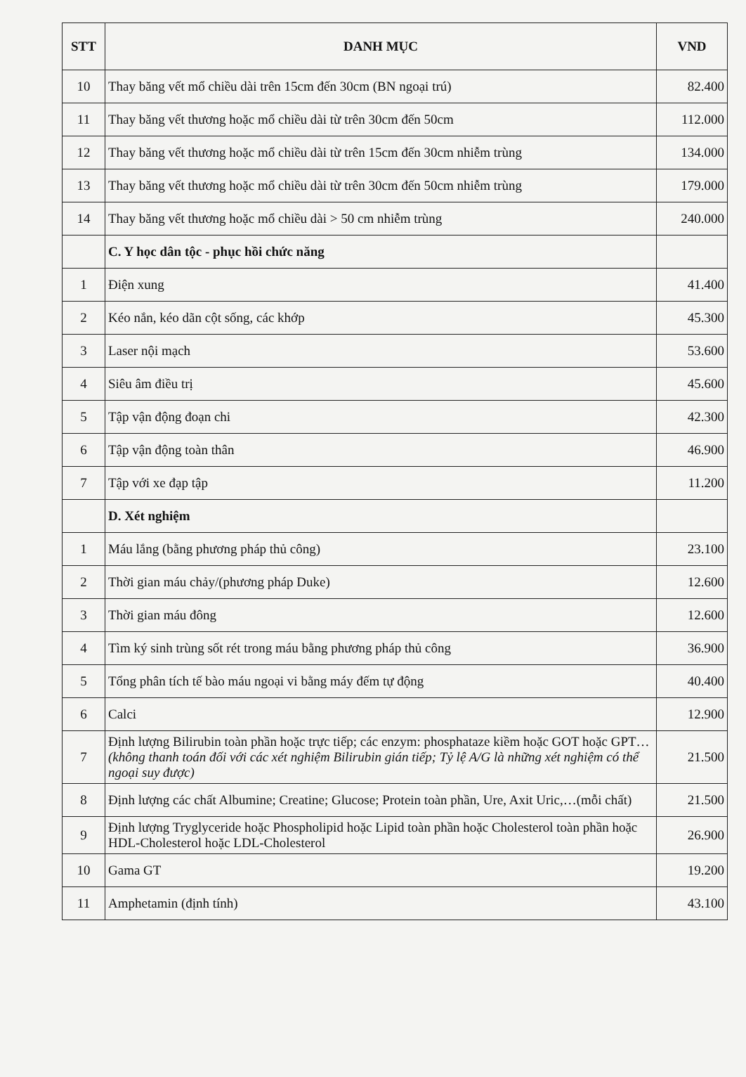| STT | DANH MỤC | VND |
| --- | --- | --- |
| 10 | Thay băng vết mổ chiều dài trên 15cm đến 30cm (BN ngoại trú) | 82.400 |
| 11 | Thay băng vết thương hoặc mổ chiều dài từ trên 30cm đến 50cm | 112.000 |
| 12 | Thay băng vết thương hoặc mổ chiều dài từ trên 15cm đến 30cm nhiễm trùng | 134.000 |
| 13 | Thay băng vết thương hoặc mổ chiều dài từ trên 30cm đến 50cm nhiễm trùng | 179.000 |
| 14 | Thay băng vết thương hoặc mổ chiều dài > 50 cm nhiễm trùng | 240.000 |
| | C. Y học dân tộc - phục hồi chức năng | |
| 1 | Điện xung | 41.400 |
| 2 | Kéo nắn, kéo dãn cột sống, các khớp | 45.300 |
| 3 | Laser nội mạch | 53.600 |
| 4 | Siêu âm điều trị | 45.600 |
| 5 | Tập vận động đoạn chi | 42.300 |
| 6 | Tập vận động toàn thân | 46.900 |
| 7 | Tập với xe đạp tập | 11.200 |
| | D. Xét nghiệm | |
| 1 | Máu lắng (bằng phương pháp thủ công) | 23.100 |
| 2 | Thời gian máu chảy/(phương pháp Duke) | 12.600 |
| 3 | Thời gian máu đông | 12.600 |
| 4 | Tìm ký sinh trùng sốt rét trong máu bằng phương pháp thủ công | 36.900 |
| 5 | Tổng phân tích tế bào máu ngoại vi bằng máy đếm tự động | 40.400 |
| 6 | Calci | 12.900 |
| 7 | Định lượng Bilirubin toàn phần hoặc trực tiếp; các enzym: phosphataze kiềm hoặc GOT hoặc GPT… (không thanh toán đối với các xét nghiệm Bilirubin gián tiếp; Tỷ lệ A/G là những xét nghiệm có thể ngoại suy được) | 21.500 |
| 8 | Định lượng các chất Albumine; Creatine; Glucose; Protein toàn phần, Ure, Axit Uric,…(mỗi chất) | 21.500 |
| 9 | Định lượng Tryglyceride hoặc Phospholipid hoặc Lipid toàn phần hoặc Cholesterol toàn phần hoặc HDL-Cholesterol hoặc LDL-Cholesterol | 26.900 |
| 10 | Gama GT | 19.200 |
| 11 | Amphetamin (định tính) | 43.100 |